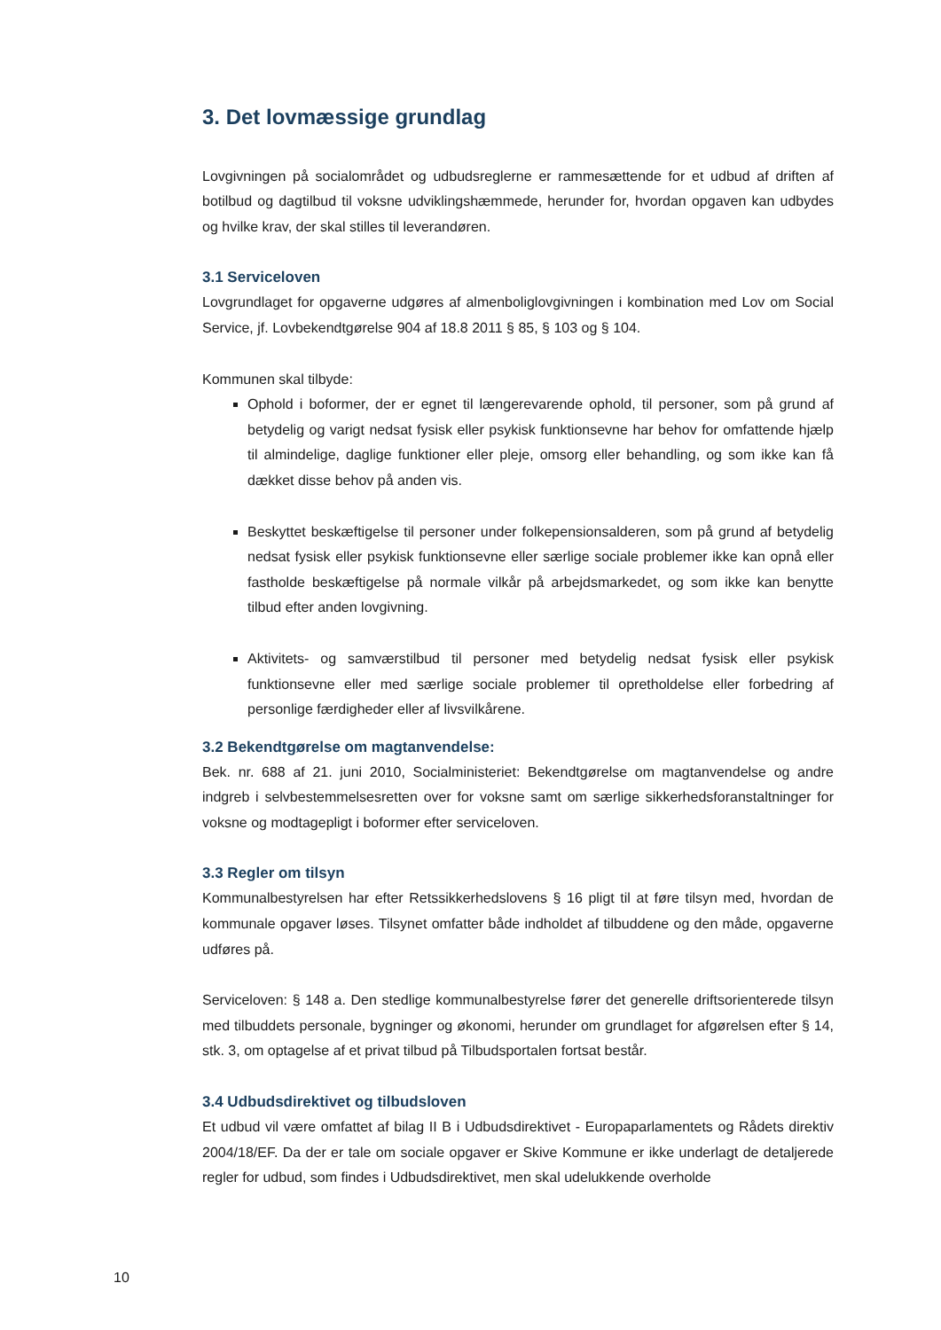3. Det lovmæssige grundlag
Lovgivningen på socialområdet og udbudsreglerne er rammesættende for et udbud af driften af botilbud og dagtilbud til voksne udviklingshæmmede, herunder for, hvordan opgaven kan udbydes og hvilke krav, der skal stilles til leverandøren.
3.1 Serviceloven
Lovgrundlaget for opgaverne udgøres af almenboliglovgivningen i kombination med Lov om Social Service, jf. Lovbekendtgørelse 904 af 18.8 2011 § 85, § 103 og § 104.
Kommunen skal tilbyde:
Ophold i boformer, der er egnet til længerevarende ophold, til personer, som på grund af betydelig og varigt nedsat fysisk eller psykisk funktionsevne har behov for omfattende hjælp til almindelige, daglige funktioner eller pleje, omsorg eller behandling, og som ikke kan få dækket disse behov på anden vis.
Beskyttet beskæftigelse til personer under folkepensionsalderen, som på grund af betydelig nedsat fysisk eller psykisk funktionsevne eller særlige sociale problemer ikke kan opnå eller fastholde beskæftigelse på normale vilkår på arbejdsmarkedet, og som ikke kan benytte tilbud efter anden lovgivning.
Aktivitets- og samværstilbud til personer med betydelig nedsat fysisk eller psykisk funktionsevne eller med særlige sociale problemer til opretholdelse eller forbedring af personlige færdigheder eller af livsvilkårene.
3.2 Bekendtgørelse om magtanvendelse:
Bek. nr. 688 af 21. juni 2010, Socialministeriet: Bekendtgørelse om magtanvendelse og andre indgreb i selvbestemmelsesretten over for voksne samt om særlige sikkerhedsforanstaltninger for voksne og modtagepligt i boformer efter serviceloven.
3.3 Regler om tilsyn
Kommunalbestyrelsen har efter Retssikkerhedslovens § 16 pligt til at føre tilsyn med, hvordan de kommunale opgaver løses. Tilsynet omfatter både indholdet af tilbuddene og den måde, opgaverne udføres på.
Serviceloven: § 148 a. Den stedlige kommunalbestyrelse fører det generelle driftsorienterede tilsyn med tilbuddets personale, bygninger og økonomi, herunder om grundlaget for afgørelsen efter § 14, stk. 3, om optagelse af et privat tilbud på Tilbudsportalen fortsat består.
3.4 Udbudsdirektivet og tilbudsloven
Et udbud vil være omfattet af bilag II B i Udbudsdirektivet - Europaparlamentets og Rådets direktiv 2004/18/EF. Da der er tale om sociale opgaver er Skive Kommune er ikke underlagt de detaljerede regler for udbud, som findes i Udbudsdirektivet, men skal udelukkende overholde
10